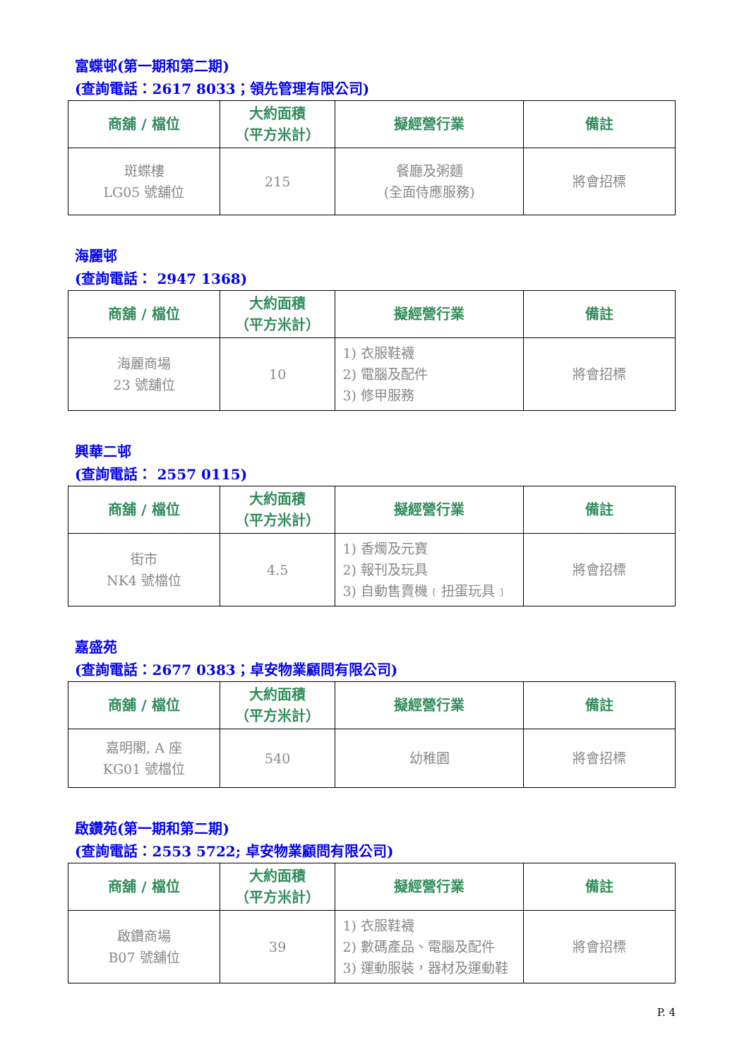富蝶邨(第一期和第二期)
(查詢電話：2617 8033；領先管理有限公司)
| 商舖 / 檔位 | 大約面積 （平方米計） | 擬經營行業 | 備註 |
| --- | --- | --- | --- |
| 斑蝶樓 LG05 號舖位 | 215 | 餐廳及粥麵 (全面侍應服務) | 將會招標 |
海麗邨
(查詢電話： 2947 1368)
| 商舖 / 檔位 | 大約面積 （平方米計） | 擬經營行業 | 備註 |
| --- | --- | --- | --- |
| 海麗商場 23 號舖位 | 10 | 1) 衣服鞋襪 2) 電腦及配件 3) 修甲服務 | 將會招標 |
興華二邨
(查詢電話： 2557 0115)
| 商舖 / 檔位 | 大約面積 （平方米計） | 擬經營行業 | 備註 |
| --- | --- | --- | --- |
| 街市 NK4 號檔位 | 4.5 | 1) 香燭及元寶 2) 報刊及玩具 3) 自動售賣機﹝扭蛋玩具﹞ | 將會招標 |
嘉盛苑
(查詢電話：2677 0383；卓安物業顧問有限公司)
| 商舖 / 檔位 | 大約面積 （平方米計） | 擬經營行業 | 備註 |
| --- | --- | --- | --- |
| 嘉明閣, A 座 KG01 號檔位 | 540 | 幼稚園 | 將會招標 |
啟鑽苑(第一期和第二期)
(查詢電話：2553 5722; 卓安物業顧問有限公司)
| 商舖 / 檔位 | 大約面積 （平方米計） | 擬經營行業 | 備註 |
| --- | --- | --- | --- |
| 啟鑽商場 B07 號舖位 | 39 | 1) 衣服鞋襪 2) 數碼產品、電腦及配件 3) 運動服裝，器材及運動鞋 | 將會招標 |
P. 4